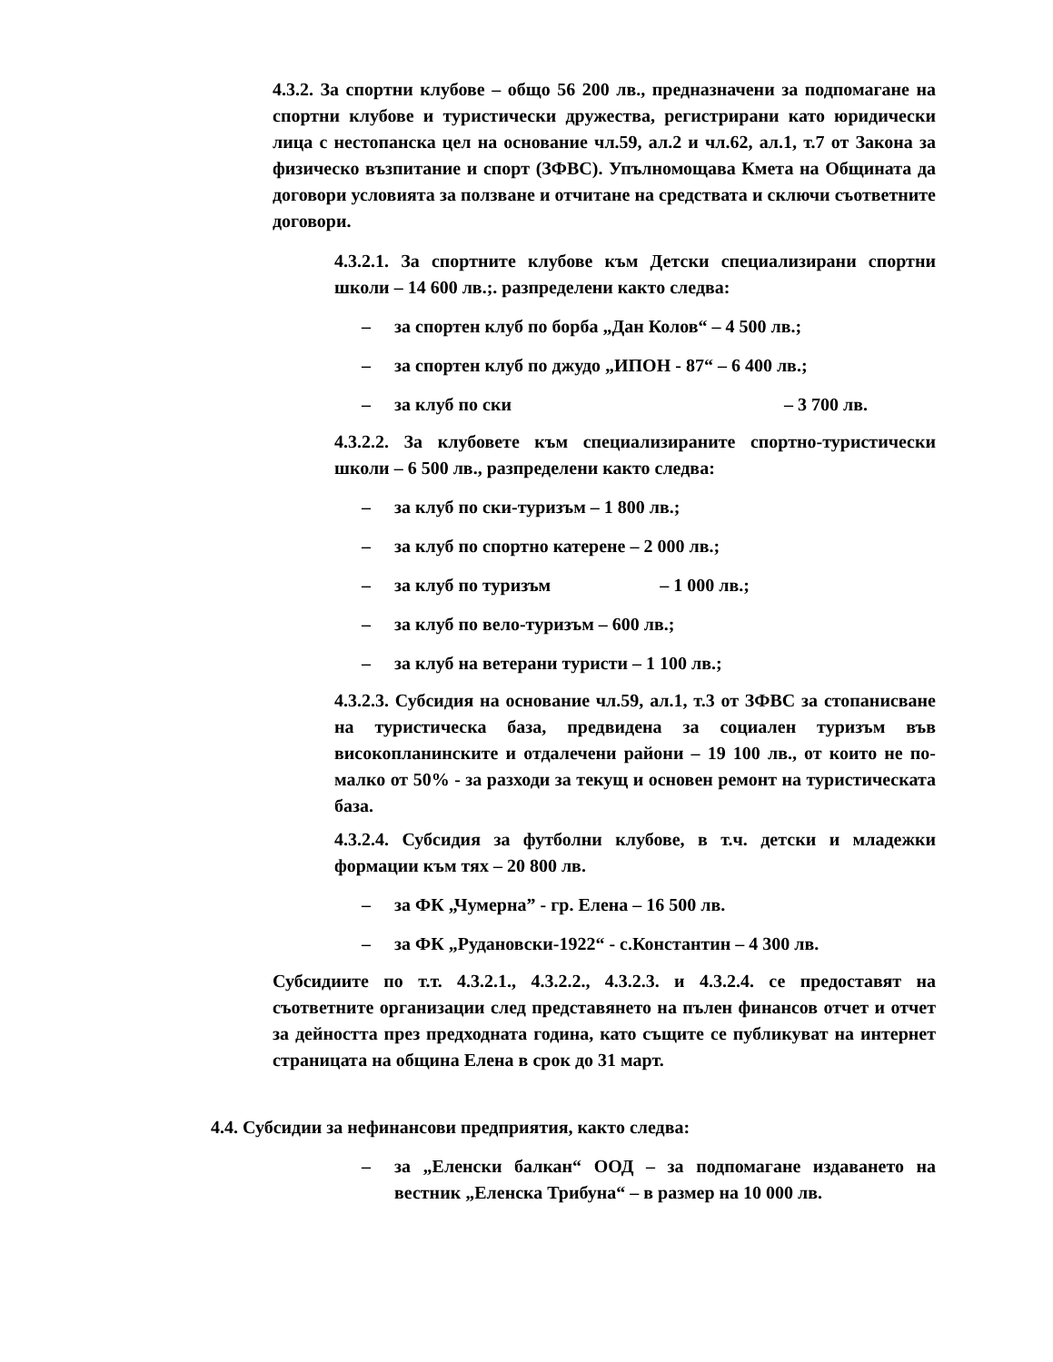4.3.2. За спортни клубове – общо 56 200 лв., предназначени за подпомагане на спортни клубове и туристически дружества, регистрирани като юридически лица с нестопанска цел на основание чл.59, ал.2 и чл.62, ал.1, т.7 от Закона за физическо възпитание и спорт (ЗФВС). Упълномощава Кмета на Общината да договори условията за ползване и отчитане на средствата и сключи съответните договори.
4.3.2.1. За спортните клубове към Детски специализирани спортни школи – 14 600 лв.;. разпределени както следва:
– за спортен клуб по борба „Дан Колов“ – 4 500 лв.;
– за спортен клуб по джудо „ИПОН - 87“ – 6 400 лв.;
– за клуб по ски – 3 700 лв.
4.3.2.2. За клубовете към специализираните спортно-туристически школи – 6 500 лв., разпределени както следва:
– за клуб по ски-туризъм – 1 800 лв.;
– за клуб по спортно катерене – 2 000 лв.;
– за клуб по туризъм – 1 000 лв.;
– за клуб по вело-туризъм – 600 лв.;
– за клуб на ветерани туристи – 1 100 лв.;
4.3.2.3. Субсидия на основание чл.59, ал.1, т.3 от ЗФВС за стопанисване на туристическа база, предвидена за социален туризъм във високопланинските и отдалечени райони – 19 100 лв., от които не по-малко от 50% - за разходи за текущ и основен ремонт на туристическата база.
4.3.2.4. Субсидия за футболни клубове, в т.ч. детски и младежки формации към тях – 20 800 лв.
– за ФК „Чумерна” - гр. Елена – 16 500 лв.
– за ФК „Рудановски-1922“ - с.Константин – 4 300 лв.
Субсидиите по т.т. 4.3.2.1., 4.3.2.2., 4.3.2.3. и 4.3.2.4. се предоставят на съответните организации след представянето на пълен финансов отчет и отчет за дейността през предходната година, като същите се публикуват на интернет страницата на община Елена в срок до 31 март.
4.4. Субсидии за нефинансови предприятия, както следва:
– за „Еленски балкан“ ООД – за подпомагане издаването на вестник „Еленска Трибуна“ – в размер на 10 000 лв.